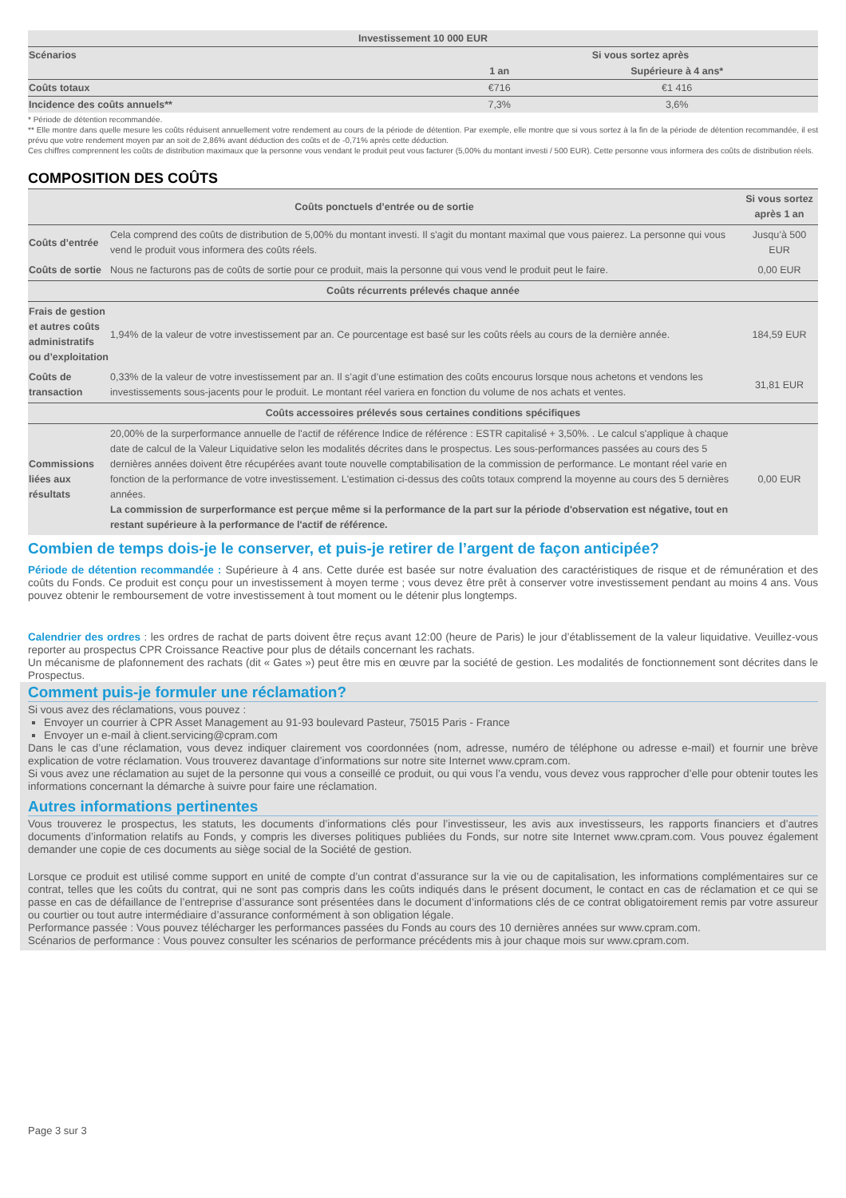| Investissement 10 000 EUR | | |
| --- | --- | --- |
| Scénarios | Si vous sortez après | |
| | 1 an | Supérieure à 4 ans* |
| Coûts totaux | €716 | €1 416 |
| Incidence des coûts annuels** | 7,3% | 3,6% |
* Période de détention recommandée.
** Elle montre dans quelle mesure les coûts réduisent annuellement votre rendement au cours de la période de détention. Par exemple, elle montre que si vous sortez à la fin de la période de détention recommandée, il est prévu que votre rendement moyen par an soit de 2,86% avant déduction des coûts et de -0,71% après cette déduction.
Ces chiffres comprennent les coûts de distribution maximaux que la personne vous vendant le produit peut vous facturer (5,00% du montant investi / 500 EUR). Cette personne vous informera des coûts de distribution réels.
COMPOSITION DES COÛTS
| Coûts ponctuels d’entrée ou de sortie | | Si vous sortez après 1 an |
| --- | --- | --- |
| Coûts d’entrée | Cela comprend des coûts de distribution de 5,00% du montant investi. Il s'agit du montant maximal que vous paierez. La personne qui vous vend le produit vous informera des coûts réels. | Jusqu’à 500 EUR |
| Coûts de sortie | Nous ne facturons pas de coûts de sortie pour ce produit, mais la personne qui vous vend le produit peut le faire. | 0,00 EUR |
| Coûts récurrents prélevés chaque année | | |
| Frais de gestion et autres coûts administratifs ou d’exploitation | 1,94% de la valeur de votre investissement par an. Ce pourcentage est basé sur les coûts réels au cours de la dernière année. | 184,59 EUR |
| Coûts de transaction | 0,33% de la valeur de votre investissement par an. Il s’agit d’une estimation des coûts encourus lorsque nous achetons et vendons les investissements sous-jacents pour le produit. Le montant réel variera en fonction du volume de nos achats et ventes. | 31,81 EUR |
| Coûts accessoires prélevés sous certaines conditions spécifiques | | |
| Commissions liées aux résultats | 20,00% de la surperformance annuelle de l'actif de référence Indice de référence : ESTR capitalisé + 3,50%. . Le calcul s'applique à chaque date de calcul de la Valeur Liquidative selon les modalités décrites dans le prospectus. Les sous-performances passées au cours des 5 dernières années doivent être récupérées avant toute nouvelle comptabilisation de la commission de performance. Le montant réel varie en fonction de la performance de votre investissement. L'estimation ci-dessus des coûts totaux comprend la moyenne au cours des 5 dernières années. La commission de surperformance est perçue même si la performance de la part sur la période d'observation est négative, tout en restant supérieure à la performance de l'actif de référence. | 0,00 EUR |
Combien de temps dois-je le conserver, et puis-je retirer de l’argent de façon anticipée?
Période de détention recommandée : Supérieure à 4 ans. Cette durée est basée sur notre évaluation des caractéristiques de risque et de rémunération et des coûts du Fonds. Ce produit est conçu pour un investissement à moyen terme ; vous devez être prêt à conserver votre investissement pendant au moins 4 ans. Vous pouvez obtenir le remboursement de votre investissement à tout moment ou le détenir plus longtemps.
Calendrier des ordres : les ordres de rachat de parts doivent être reçus avant 12:00 (heure de Paris) le jour d’établissement de la valeur liquidative. Veuillez-vous reporter au prospectus CPR Croissance Reactive pour plus de détails concernant les rachats.
Un mécanisme de plafonnement des rachats (dit « Gates ») peut être mis en œuvre par la société de gestion. Les modalités de fonctionnement sont décrites dans le Prospectus.
Comment puis-je formuler une réclamation?
Si vous avez des réclamations, vous pouvez :
Envoyer un courrier à CPR Asset Management au 91-93 boulevard Pasteur, 75015 Paris - France
Envoyer un e-mail à client.servicing@cpram.com
Dans le cas d’une réclamation, vous devez indiquer clairement vos coordonnées (nom, adresse, numéro de téléphone ou adresse e-mail) et fournir une brève explication de votre réclamation. Vous trouverez davantage d’informations sur notre site Internet www.cpram.com.
Si vous avez une réclamation au sujet de la personne qui vous a conseillé ce produit, ou qui vous l’a vendu, vous devez vous rapprocher d’elle pour obtenir toutes les informations concernant la démarche à suivre pour faire une réclamation.
Autres informations pertinentes
Vous trouverez le prospectus, les statuts, les documents d’informations clés pour l’investisseur, les avis aux investisseurs, les rapports financiers et d’autres documents d’information relatifs au Fonds, y compris les diverses politiques publiées du Fonds, sur notre site Internet www.cpram.com. Vous pouvez également demander une copie de ces documents au siège social de la Société de gestion.
Lorsque ce produit est utilisé comme support en unité de compte d’un contrat d’assurance sur la vie ou de capitalisation, les informations complémentaires sur ce contrat, telles que les coûts du contrat, qui ne sont pas compris dans les coûts indiqués dans le présent document, le contact en cas de réclamation et ce qui se passe en cas de défaillance de l’entreprise d’assurance sont présentées dans le document d’informations clés de ce contrat obligatoirement remis par votre assureur ou courtier ou tout autre intermédiaire d’assurance conformément à son obligation légale.
Performance passée : Vous pouvez télécharger les performances passées du Fonds au cours des 10 dernières années sur www.cpram.com.
Scénarios de performance : Vous pouvez consulter les scénarios de performance précédents mis à jour chaque mois sur www.cpram.com.
Page 3 sur 3